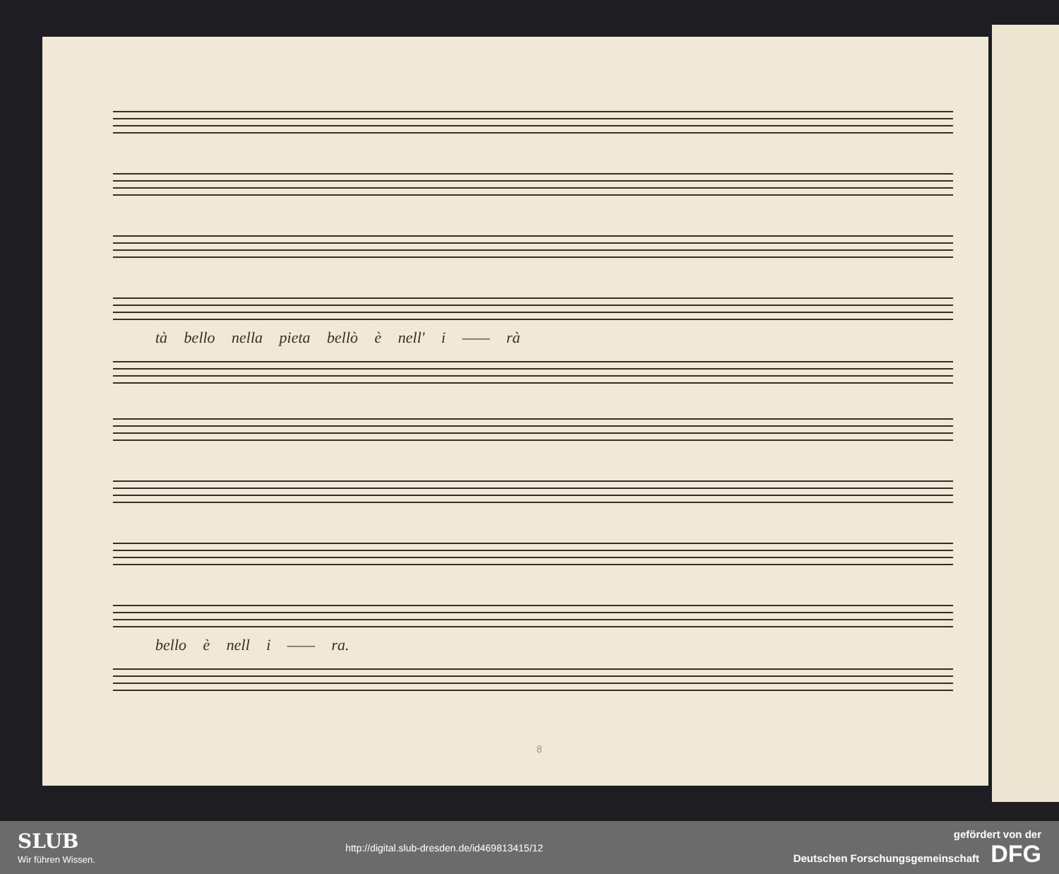tà bello nella pieta bellò è nell' i —— rà
bello è nell i —— ra.
8
SLUB
Wir führen Wissen.
http://digital.slub-dresden.de/id469813415/12
gefördert von der
Deutschen Forschungsgemeinschaft DFG